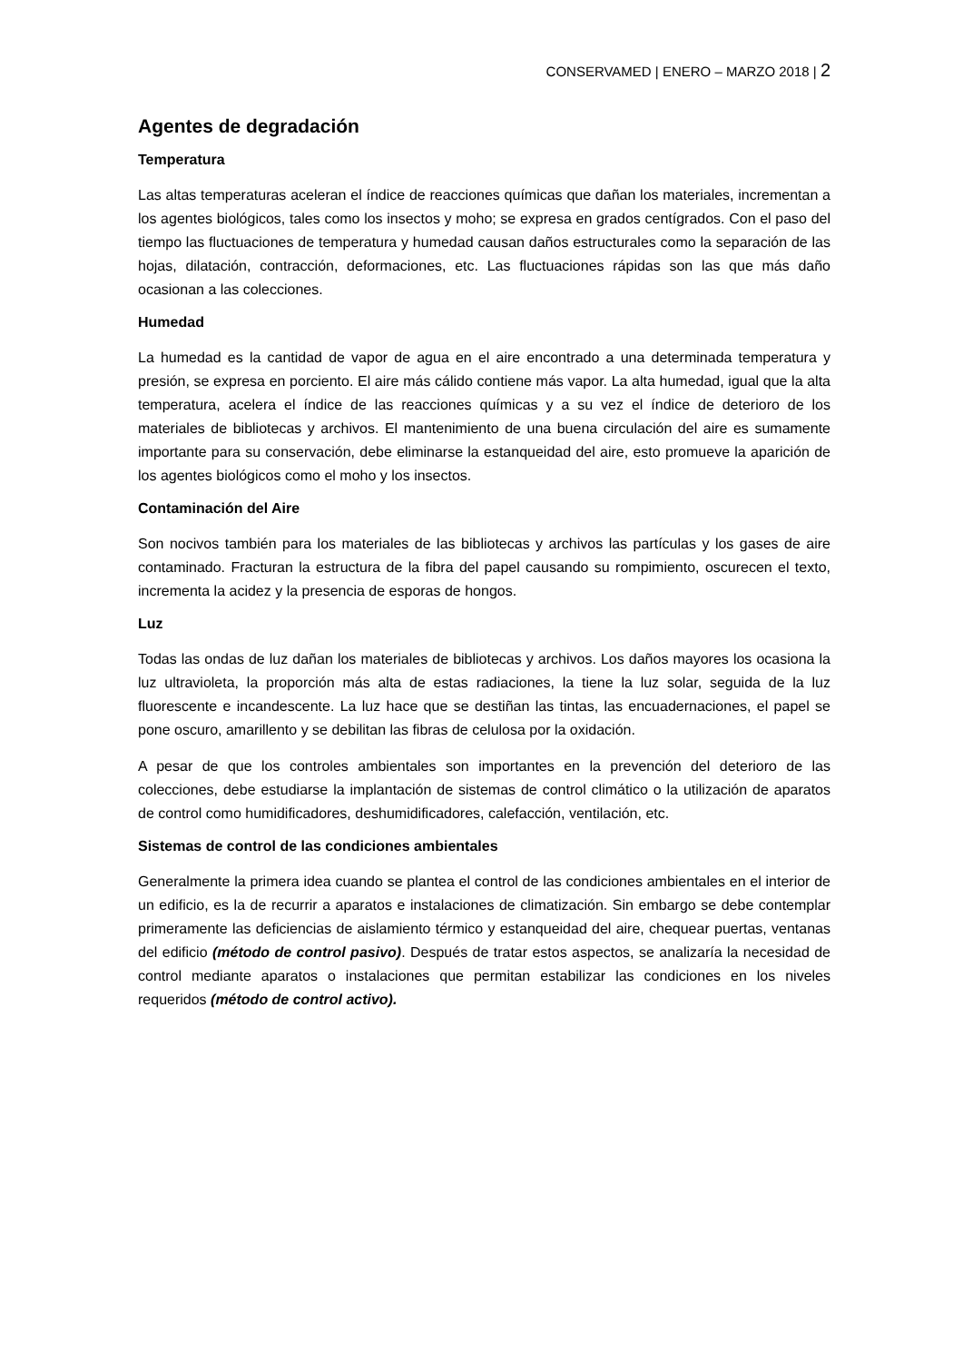CONSERVAMED | ENERO – MARZO 2018 | 2
Agentes de degradación
Temperatura
Las altas temperaturas aceleran el índice de reacciones químicas que dañan los materiales, incrementan a los agentes biológicos, tales como los insectos y moho; se expresa en grados centígrados. Con el paso del tiempo las fluctuaciones de temperatura y humedad causan daños estructurales como la separación de las hojas, dilatación, contracción, deformaciones, etc. Las fluctuaciones rápidas son las que más daño ocasionan a las colecciones.
Humedad
La humedad es la cantidad de vapor de agua en el aire encontrado a una determinada temperatura y presión, se expresa en porciento. El aire más cálido contiene más vapor. La alta humedad, igual que la alta temperatura, acelera el índice de las reacciones químicas y a su vez el índice de deterioro de los materiales de bibliotecas y archivos. El mantenimiento de una buena circulación del aire es sumamente importante para su conservación, debe eliminarse la estanqueidad del aire, esto promueve la aparición de los agentes biológicos como el moho y los insectos.
Contaminación del Aire
Son nocivos también para los materiales de las bibliotecas y archivos las partículas y los gases de aire contaminado. Fracturan la estructura de la fibra del papel causando su rompimiento, oscurecen el texto, incrementa la acidez y la presencia de esporas de hongos.
Luz
Todas las ondas de luz dañan los materiales de bibliotecas y archivos. Los daños mayores los ocasiona la luz ultravioleta, la proporción más alta de estas radiaciones, la tiene la luz solar, seguida de la luz fluorescente e incandescente. La luz hace que se destiñan las tintas, las encuadernaciones, el papel se pone oscuro, amarillento y se debilitan las fibras de celulosa por la oxidación.
A pesar de que los controles ambientales son importantes en la prevención del deterioro de las colecciones, debe estudiarse la implantación de sistemas de control climático o la utilización de aparatos de control como humidificadores, deshumidificadores, calefacción, ventilación, etc.
Sistemas de control de las condiciones ambientales
Generalmente la primera idea cuando se plantea el control de las condiciones ambientales en el interior de un edificio, es la de recurrir a aparatos e instalaciones de climatización. Sin embargo se debe contemplar primeramente las deficiencias de aislamiento térmico y estanqueidad del aire, chequear puertas, ventanas del edificio (método de control pasivo). Después de tratar estos aspectos, se analizaría la necesidad de control mediante aparatos o instalaciones que permitan estabilizar las condiciones en los niveles requeridos (método de control activo).